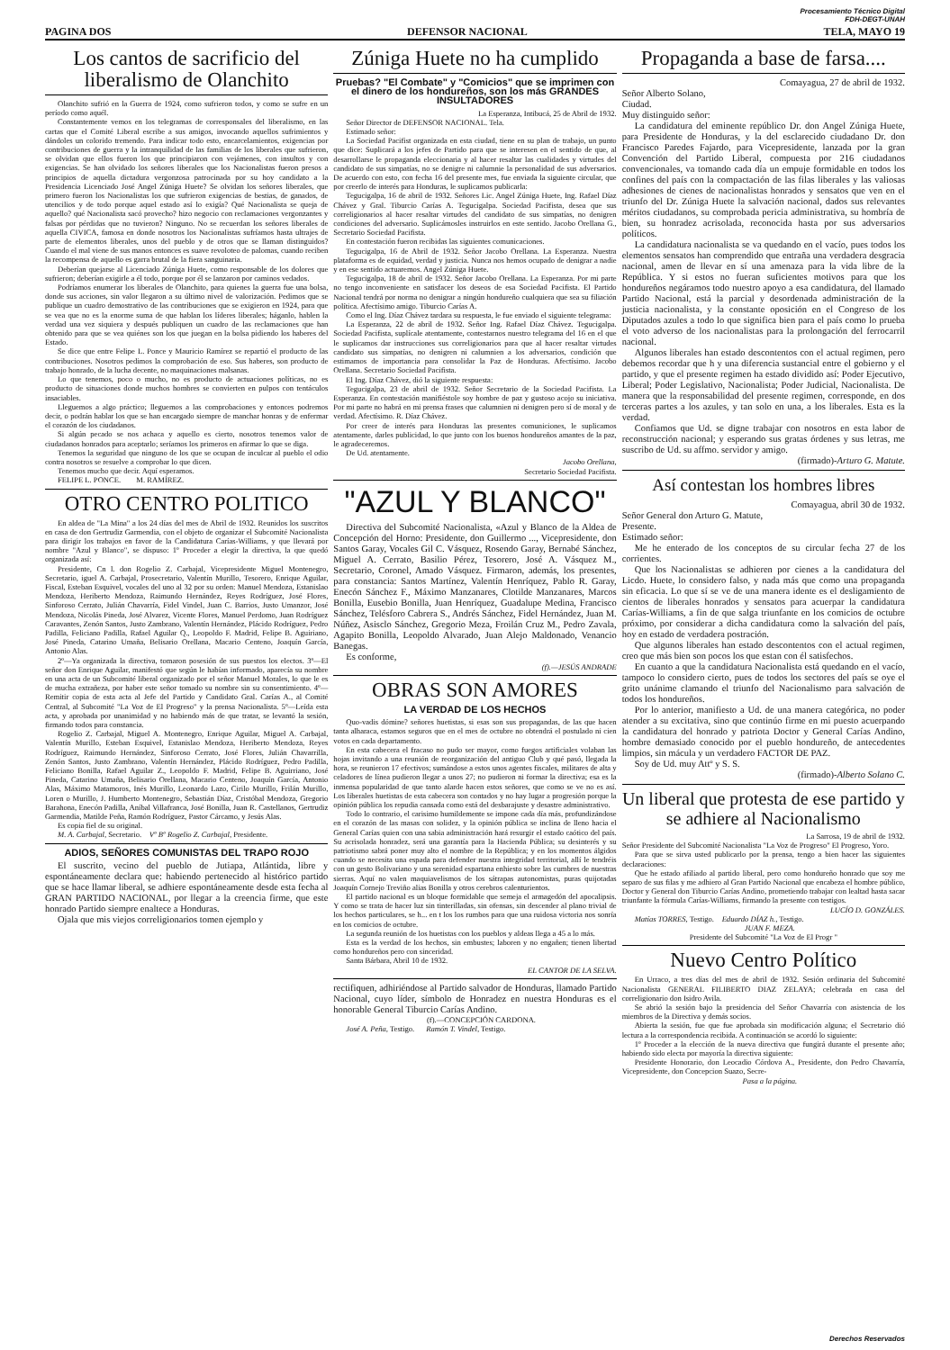Procesamiento Técnico Digital
FDH-DEGT-UNAH
PAGINA DOS DEFENSOR NACIONAL TELA, MAYO 19
Los cantos de sacrificio del liberalismo de Olanchito
Olanchito sufrió en la Guerra de 1924, como sufrieron todos, y como se sufre en un período como aquél.
Constantemente vemos en los telegramas de corresponsales del liberalismo, en las cartas que el Comité Liberal escribe a sus amigos, invocando aquellos sufrimientos y dándoles un colorido tremendo. Para indicar todo esto, encarcelamientos, exigencias por contribuciones de guerra y la intranquilidad de las familias de los liberales que sufrieron, se olvidan que ellos fueron los que principiaron con vejámenes, con insultos y con exigencias. Se han olvidado los señores liberales que los Nacionalistas fueron presos a principios de aquella dictadura vergonzosa patrocinada por su hoy candidato a la Presidencia Licenciado José Angel Zúniga Huete? Se olvidan los señores liberales, que primero fueron los Nacionalistas los que sufrieron exigencias de bestias, de ganados, de utencilios y de todo porque aquel estado así lo exigía? Qué Nacionalista se queja de aquello? qué Nacionalista sacó provecho? hizo negocio con reclamaciones vergonzantes y falsas por pérdidas que no tuvieron? Ninguno. No se recuerdan los señores liberales de aquella CIVICA, famosa en donde nosotros los Nacionalistas sufríamos hasta ultrajes de parte de elementos liberales, unos del pueblo y de otros que se llaman distinguidos? Cuando el mal viene de sus manos entonces es suave revoloteo de palomas, cuando reciben la recompensa de aquello es garra brutal de la fiera sanguinaria.
Deberían quejarse al Licenciado Zúniga Huete, como responsable de los dolores que sufrieron; deberían exigirle a él todo, porque por él se lanzaron por caminos vedados.
Podríamos enumerar los liberales de Olanchito, para quienes la guerra fue una bolsa, donde sus acciones, sin valor llegaron a su último nivel de valorización. Pedimos que se publique un cuadro demostrativo de las contribuciones que se exigieron en 1924, para que se vea que no es la enorme suma de que hablan los líderes liberales; háganlo, hablen la verdad una vez siquiera y después publiquen un cuadro de las reclamaciones que han obtenido para que se vea quiénes son los que juegan en la bolsa pidiendo los haberes del Estado.
Se dice que entre Felipe L. Ponce y Mauricio Ramírez se repartió el producto de las contribuciones. Nosotros pedimos la comprobación de eso. Sus haberes, son producto de trabajo honrado, de la lucha decente, no maquinaciones malsanas.
Lo que tenemos, poco o mucho, no es producto de actuaciones políticas, no es producto de situaciones donde muchos hombres se convierten en pulpos con tentáculos insaciables.
Lleguemos a algo práctico; lleguemos a las comprobaciones y entonces podremos decir, o podrán hablar los que se han encargado siempre de manchar honras y de enfermar el corazón de los ciudadanos.
Si algún pecado se nos achaca y aquello es cierto, nosotros tenemos valor de ciudadanos honrados para aceptarlo; seríamos los primeros en afirmar lo que se diga.
Tenemos la seguridad que ninguno de los que se ocupan de inculcar al pueblo el odio contra nosotros se resuelve a comprobar lo que dicen.
Tenemos mucho que decir. Aquí esperamos.
FELIPE L. PONCE. M. RAMÍREZ.
OTRO CENTRO POLITICO
En aldea de "La Mina" a los 24 días del mes de Abril de 1932. Reunidos los suscritos en casa de don Gertrudiz Garmendia, con el objeto de organizar el Subcomité Nacionalista para dirigir los trabajos en favor de la Candidatura Carías-Williams, y que llevará por nombre "Azul y Blanco", se dispuso: 1º Proceder a elegir la directiva, la que quedó organizada así:
Presidente, Cn l. don Rogelio Z. Carbajal, Vicepresidente Miguel Montenegro, Secretario, iguel A. Carbajal, Prosecretario, Valentín Murillo, Tesorero, Enrique Aguilar, Fiscal, Esteban Esquivel, vocales del uno al 32 por su orden: Manuel Mendoza, Estanislao Mendoza, Heriberto Mendoza, Raimundo Hernández, Reyes Rodríguez, José Flores, Sinforoso Cerrato, Julián Chavarría, Fidel Vindel, Juan C. Barrios, Justo Umanzor, José Mendoza, Nicolás Pineda, José Alvarez, Vicente Flores, Manuel Perdomo, Juan Rodríguez Caravantes, Zenón Santos, Justo Zambrano, Valentín Hernández, Plácido Rodríguez, Pedro Padilla, Feliciano Padilla, Rafael Aguilar Q., Leopoldo F. Madrid, Felipe B. Aguiriano, José Pineda, Catarino Umaña, Belisario Orellana, Macario Centeno, Joaquín García, Antonio Alas.
2º—Ya organizada la directiva, tomaron posesión de sus puestos los electos. 3º—El señor don Enrique Aguilar, manifestó que según le habían informado, aparecía su nombre en una acta de un Subcomité liberal organizado por el señor Manuel Morales, lo que le es de mucha extrañeza, por haber este señor tomado su nombre sin su consentimiento. 4º—Remitir copia de esta acta al Jefe del Partido y Candidato Gral. Carías A., al Comité Central, al Subcomité "La Voz de El Progreso" y la prensa Nacionalista. 5º—Leída esta acta, y aprobada por unanimidad y no habiendo más de que tratar, se levantó la sesión, firmando todos para constancia.
Rogelio Z. Carbajal, Miguel A. Montenegro, Enrique Aguilar, Miguel A. Carbajal, Valentín Murillo, Esteban Esquivel, Estanislao Mendoza, Heriberto Mendoza, Reyes Rodríguez, Raimundo Hernández, Sinforoso Cerrato, José Flores, Julián Chavarrilla, Zenón Santos, Justo Zambrano, Valentín Hernández, Plácido Rodríguez, Pedro Padilla, Feliciano Bonilla, Rafael Aguilar Z., Leopoldo F. Madrid, Felipe B. Aguirriano, José Pineda, Catarino Umaña, Belisario Orellana, Macario Centeno, Joaquín García, Antonio Alas, Máximo Matamoros, Inés Murillo, Leonardo Lazo, Cirilo Murillo, Frilán Murillo, Loren o Murillo, J. Humberto Montenegro, Sebastián Díaz, Cristóbal Mendoza, Gregorio Barahona, Enecón Padilla, Aníbal Villafranca, José Bonilla, Juan R. Castellanos, Gertrudiz Garmendia, Matilde Peña, Ramón Rodríguez, Pastor Cárcamo, y Jesús Alas.
Es copia fiel de su original.
M. A. Carbajal, Secretario. Vº Bº Rogelio Z. Carbajal, Presidente.
ADIOS, SEÑORES COMUNISTAS DEL TRAPO ROJO
El suscrito, vecino del pueblo de Jutiapa, Atlántida, libre y espontáneamente declara que: habiendo pertenecido al histórico partido que se hace llamar liberal, se adhiere espontáneamente desde esta fecha al GRAN PARTIDO NACIONAL, por llegar a la creencia firme, que este honrado Partido siempre enaltece a Honduras.
Ojala que mis viejos correligionarios tomen ejemplo y
Zúniga Huete no ha cumplido
Pruebas? "El Combate" y "Comicios" que se imprimen con el dinero de los hondureños, son los más GRANDES INSULTADORES
La Esperanza, Intibucá, 25 de Abril de 1932.
Señor Director de DEFENSOR NACIONAL. Tela.
Estimado señor:
La Sociedad Pacifist organizada en esta ciudad, tiene en su plan de trabajo, un punto que dice: Suplicará a los jefes de Partido para que se interesen en el sentido de que, al desarrollarse le propaganda eleccionaria y al hacer resaltar las cualidades y virtudes del candidato de sus simpatías, no se denigre ni calumnie la personalidad de sus adversarios. De acuerdo con esto, con fecha 16 del presente mes, fue enviada la siguiente circular, que por creerlo de interés para Honduras, le suplicamos publicarla:
Tegucigalpa, 16 de abril de 1932. Señores Lic. Angel Zúniga Huete, Ing. Rafael Díaz Chávez y Gral. Tiburcio Carías A. Tegucigalpa. Sociedad Pacifista, desea que sus correligionarios al hacer resaltar virtudes del candidato de sus simpatías, no denigren condiciones del adversario. Suplicámosles instruirlos en este sentido. Jacobo Orellana G., Secretario Sociedad Pacifista.
En contestación fueron recibidas las siguientes comunicaciones.
Tegucigalpa, 16 de Abril de 1932. Señor Jacobo Orellana. La Esperanza. Nuestra plataforma es de equidad, verdad y justicia. Nunca nos hemos ocupado de denigrar a nadie y en ese sentido actuaremos. Angel Zúniga Huete.
Tegucigalpa, 18 de abril de 1932. Señor Jacobo Orellana. La Esperanza. Por mi parte no tengo inconveniente en satisfacer los deseos de esa Sociedad Pacifista. El Partido Nacional tendrá por norma no denigrar a ningún hondureño cualquiera que sea su filiación política. Afectísimo amigo. Tiburcio Carías A.
Como el Ing. Díaz Chávez tardara su respuesta, le fue enviado el siguiente telegrama:
La Esperanza, 22 de abril de 1932. Señor Ing. Rafael Díaz Chávez. Tegucigalpa. Sociedad Pacifista, suplícale atentamente, contestarnos nuestro telegrama del 16 en el que le suplicamos dar instrucciones sus correligionarios para que al hacer resaltar virtudes candidato sus simpatías, no denigren ni calumnien a los adversarios, condición que estimamos de importancia para consolidar la Paz de Honduras. Afectísimo. Jacobo Orellana. Secretario Sociedad Pacifista.
El Ing. Díaz Chávez, dió la siguiente respuesta:
Tegucigalpa, 23 de abril de 1932. Señor Secretario de la Sociedad Pacifista. La Esperanza. En contestación manifiéstole soy hombre de paz y gustoso acojo su iniciativa. Por mi parte no habrá en mi prensa frases que calumnien ni denigren pero sí de moral y de verdad. Afectísimo. R. Díaz Chávez.
Por creer de interés para Honduras las presentes comuniciones, le suplicamos atentamente, darles publicidad, lo que junto con los buenos hondureños amantes de la paz, le agradeceremos.
De Ud. atentamente.
Jacobo Orellana,
Secretario Sociedad Pacifista.
"AZUL Y BLANCO"
Directiva del Subcomité Nacionalista, «Azul y Blanco de la Aldea de Concepción del Horno: Presidente, don Guillermo ..., Vicepresidente, don Santos Garay, Vocales Gil C. Vásquez, Rosendo Garay, Bernabé Sánchez, Miguel A. Cerrato, Basilio Pérez, Tesorero, José A. Vásquez M., Secretario, Coronel, Amado Vásquez. Firmaron, además, los presentes, para constancia: Santos Martínez, Valentín Henríquez, Pablo R. Garay, Enecón Sánchez F., Máximo Manzanares, Clotilde Manzanares, Marcos Bonilla, Eusebio Bonilla, Juan Henríquez, Guadalupe Medina, Francisco Sánchez, Telésforo Cabrera S., Andrés Sánchez, Fidel Hernández, Juan M. Núñez, Asisclo Sánchez, Gregorio Meza, Froilán Cruz M., Pedro Zavala, Agapito Bonilla, Leopoldo Alvarado, Juan Alejo Maldonado, Venancio Banegas.
Es conforme,
(f).—JESÚS ANDRADE
OBRAS SON AMORES
LA VERDAD DE LOS HECHOS
Quo-vadis dómine? señores huetistas, si esas son sus propagandas, de las que hacen tanta alharaca, estamos seguros que en el mes de octubre no obtendrá el postulado ni cien votos en cada departamento.
En esta cabecera el fracaso no pudo ser mayor, como fuegos artificiales volaban las hojas invitando a una reunión de reorganización del antiguo Club y qué pasó, llegada la hora, se reunieron 17 efectivos; sumándose a estos unos agentes fiscales, militares de alta y celadores de línea pudieron llegar a unos 27; no pudieron ni formar la directiva; esa es la inmensa popularidad de que tanto alarde hacen estos señores, que como se ve no es así. Los liberales huetistas de esta cabecera son contados y no hay lugar a progresión porque la opinión pública los repudia cansada como está del desbarajuste y desastre administrativo.
Todo lo contrario, el carisimo humildemente se impone cada día más, profundizándose en el corazón de las masas con solidez, y la opinión pública se inclina de lleno hacia el General Carías quien con una sabia administración hará resurgir el estado caótico del país. Su acrisolada honradez, será una garantía para la Hacienda Pública; su desinterés y su patriotismo sabrá poner muy alto el nombre de la República; y en los momentos álgidos cuando se necesita una espada para defender nuestra integridad territorial, allí le tendréis con un gesto Bolivariano y una serenidad espartana enhiesto sobre las cumbres de nuestras sierras. Aquí no valen maquiavelismos de los sátrapas autonomistas, puras quijotadas Joaquín Cornejo Treviño alias Bonilla y otros cerebros calenturientos.
El partido nacional es un bloque formidable que semeja el armagedón del apocalipsis. Y como se trata de hacer luz sin tinterilladas, sin ofensas, sin descender al plano trivial de los hechos particulares, se h... en t los los rumbos para que una ruidosa victoria nos sonría en los comicios de octubre.
La segunda reunión de los huetistas con los pueblos y aldeas llega a 45 a lo más.
Esta es la verdad de los hechos, sin embustes; laboren y no engañen; tienen libertad como hondureños pero con sinceridad.
Santa Bárbara, Abril 10 de 1932.
EL CANTOR DE LA SELVA.
rectifiquen, adhiriéndose al Partido salvador de Honduras, llamado Partido Nacional, cuyo líder, símbolo de Honradez en nuestra Honduras es el honorable General Tiburcio Carías Andino.
(f).—CONCEPCIÓN CARDONA.
José A. Peña, Testigo. Ramón T. Vindel, Testigo.
Propaganda a base de farsa....
Comayagua, 27 de abril de 1932.
Señor Alberto Solano,
Ciudad.
Muy distinguido señor:
La candidatura del eminente repúblico Dr. don Angel Zúniga Huete, para Presidente de Honduras, y la del esclarecido ciudadano Dr. don Francisco Paredes Fajardo, para Vicepresidente, lanzada por la gran Convención del Partido Liberal, compuesta por 216 ciudadanos convencionales, va tomando cada día un empuje formidable en todos los confines del país con la compactación de las filas liberales y las valiosas adhesiones de cienes de nacionalistas honrados y sensatos que ven en el triunfo del Dr. Zúniga Huete la salvación nacional, dados sus relevantes méritos ciudadanos, su comprobada pericia administrativa, su hombría de bien, su honradez acrisolada, reconocida hasta por sus adversarios políticos.
La candidatura nacionalista se va quedando en el vacío, pues todos los elementos sensatos han comprendido que entraña una verdadera desgracia nacional, amen de llevar en sí una amenaza para la vida libre de la República. Y si estos no fueran suficientes motivos para que los hondureños negáramos todo nuestro apoyo a esa candidatura, del llamado Partido Nacional, está la parcial y desordenada administración de la justicia nacionalista, y la constante oposición en el Congreso de los Diputados azules a todo lo que significa bien para el país como lo prueba el voto adverso de los nacionalistas para la prolongación del ferrocarril nacional.
Algunos liberales han estado descontentos con el actual regimen, pero debemos recordar que h y una diferencia sustancial entre el gobierno y el partido, y que el presente regimen ha estado dividido así: Poder Ejecutivo, Liberal; Poder Legislativo, Nacionalista; Poder Judicial, Nacionalista. De manera que la responsabilidad del presente regimen, corresponde, en dos terceras partes a los azules, y tan solo en una, a los liberales. Esta es la verdad.
Confiamos que Ud. se digne trabajar con nosotros en esta labor de reconstrucción nacional; y esperando sus gratas órdenes y sus letras, me suscribo de Ud. su affmo. servidor y amigo.
(firmado)-Arturo G. Matute.
Así contestan los hombres libres
Comayagua, abril 30 de 1932.
Señor General don Arturo G. Matute,
Presente.
Estimado señor:
Me he enterado de los conceptos de su circular fecha 27 de los corrientes.
Que los Nacionalistas se adhieren por cienes a la candidatura del Licdo. Huete, lo considero falso, y nada más que como una propaganda sin eficacia. Lo que sí se ve de una manera idente es el desligamiento de cientos de liberales honrados y sensatos para acuerpar la candidatura Carías-Williams, a fin de que salga triunfante en los comicios de octubre próximo, por considerar a dicha candidatura como la salvación del país, hoy en estado de verdadera postración.
Que algunos liberales han estado descontentos con el actual regimen, creo que más bien son pocos los que estan con él satisfechos.
En cuanto a que la candidatura Nacionalista está quedando en el vacío, tampoco lo considero cierto, pues de todos los sectores del país se oye el grito unánime clamando el triunfo del Nacionalismo para salvación de todos los hondureños.
Por lo anterior, manifiesto a Ud. de una manera categórica, no poder atender a su excitativa, sino que continúo firme en mi puesto acuerpando la candidatura del honrado y patriota Doctor y General Carías Andino, hombre demasiado conocido por el pueblo hondureño, de antecedentes limpios, sin mácula y un verdadero FACTOR DE PAZ.
Soy de Ud. muy Attº y S. S.
(firmado)-Alberto Solano C.
Un liberal que protesta de ese partido y se adhiere al Nacionalismo
La Sarrosa, 19 de abril de 1932.
Señor Presidente del Subcomité Nacionalista "La Voz de Progreso" El Progreso, Yoro.
Para que se sirva usted publicarlo por la prensa, tengo a bien hacer las siguientes declaraciones:
Que he estado afiliado al partido liberal, pero como hondureño honrado que soy me separo de sus filas y me adhiero al Gran Partido Nacional que encabeza el hombre público, Doctor y General don Tiburcio Carías Andino, prometiendo trabajar con lealtad hasta sacar triunfante la fórmula Carías-Williams, firmando la presente con testigos.
LUCÍO D. GONZÁLES.
Matías TORRES, Testigo. Eduardo DÍAZ h., Testigo.
JUAN F. MEZA.
Presidente del Subcomité "La Voz de El Progr "
Nuevo Centro Político
En Urraco, a tres días del mes de abril de 1932. Sesión ordinaria del Subcomité Nacionalista GENERAL FILIBERTO DIAZ ZELAYA; celebrada en casa del correligionario don Isidro Avila.
Se abrió la sesión bajo la presidencia del Señor Chavarría con asistencia de los miembros de la Directiva y demás socios.
Abierta la sesión, fue que fue aprobada sin modificación alguna; el Secretario dió lectura a la correspondencia recibida. A continuación se acordó lo siguiente:
1º Proceder a la elección de la nueva directiva que fungirá durante el presente año; habiendo sido electa por mayoría la directiva siguiente:
Presidente Honorario, don Leocadio Córdova A., Presidente, don Pedro Chavarría, Vicepresidente, don Concepcion Suazo, Secre-
Pasa a la página.
Derechos Reservados